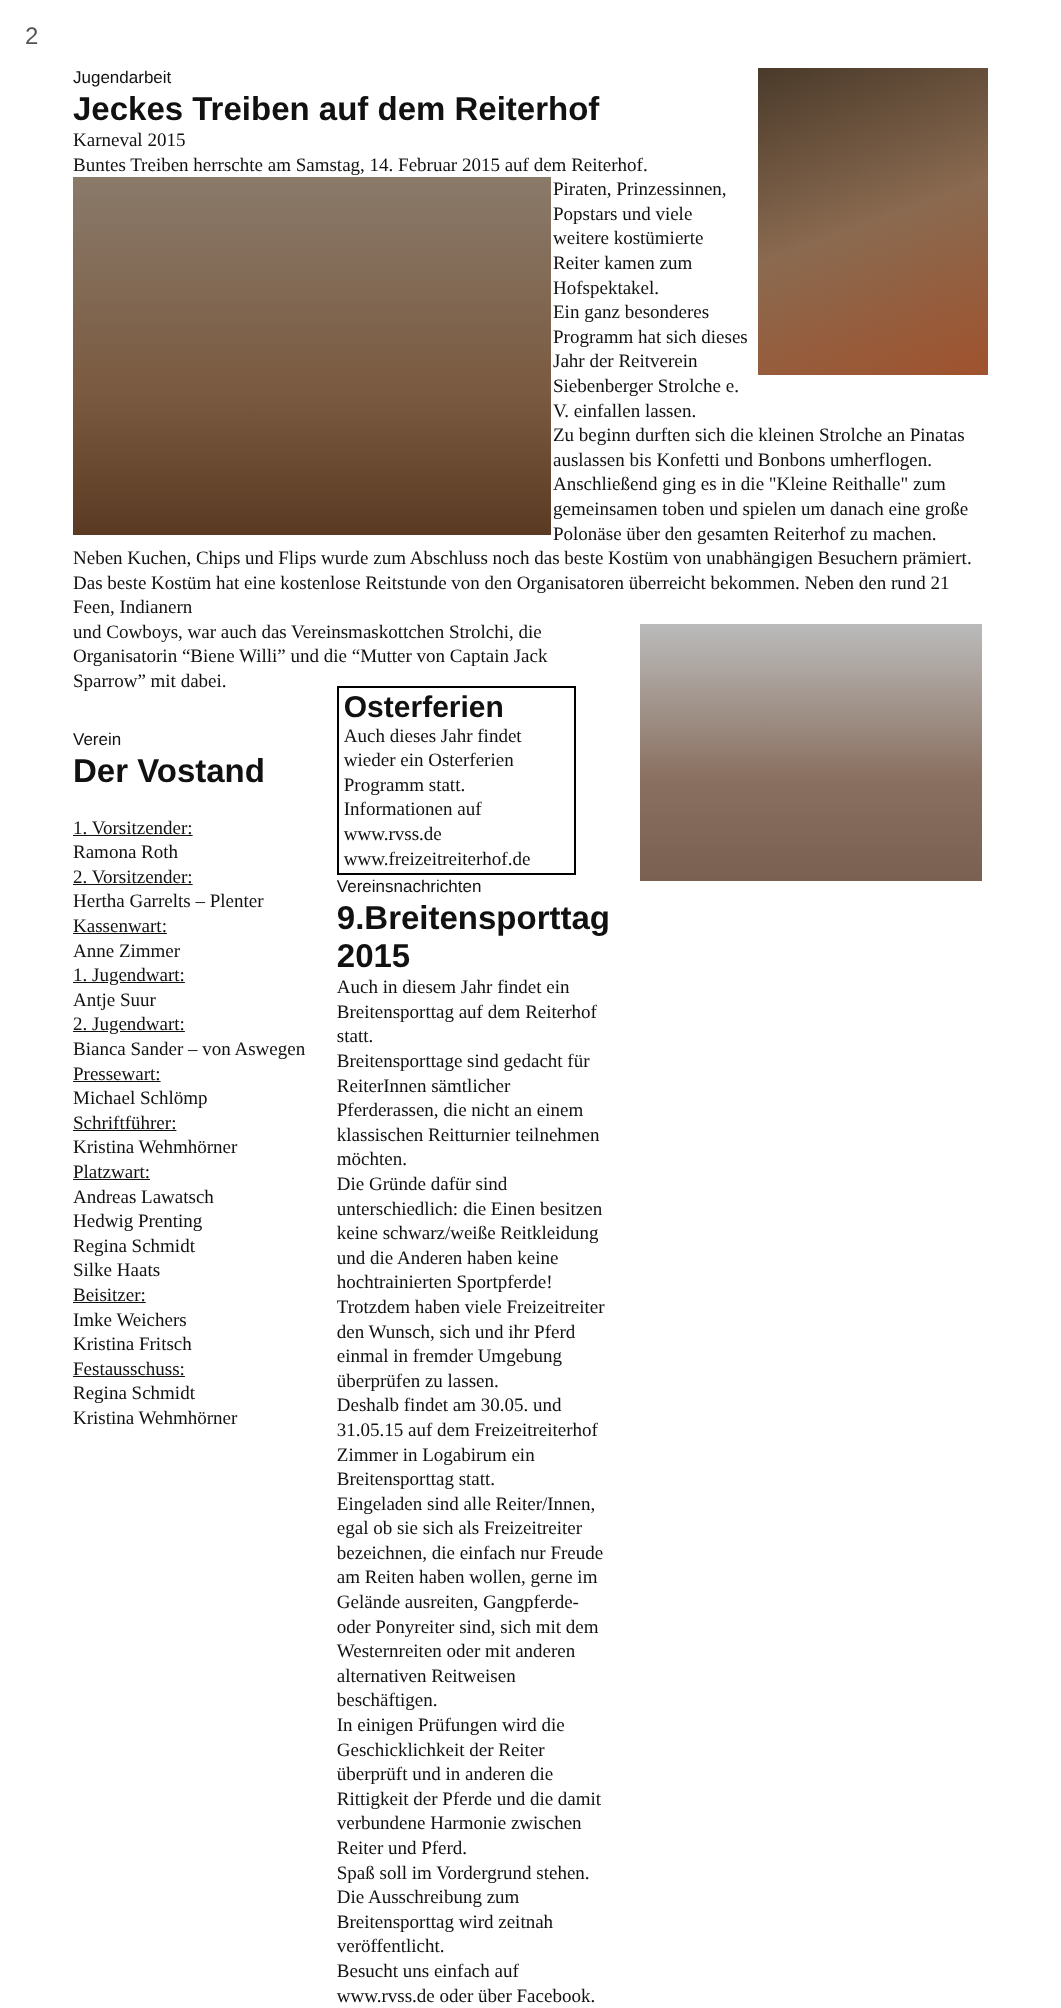2
Jugendarbeit
Jeckes Treiben auf dem Reiterhof
Karneval 2015
Buntes Treiben herrschte am Samstag, 14. Februar 2015 auf dem Reiterhof.
Piraten, Prinzessinnen, Popstars und viele weitere kostümierte Reiter kamen zum Hofspektakel.
Ein ganz besonderes Programm hat sich dieses Jahr der Reitverein Siebenberger Strolche e. V. einfallen lassen.
Zu beginn durften sich die kleinen Strolche an Pinatas auslassen bis Konfetti und Bonbons umherflogen.
Anschließend ging es in die "Kleine Reithalle" zum gemeinsamen toben und spielen um danach eine große Polonäse über den gesamten Reiterhof zu machen. Neben Kuchen, Chips und Flips wurde zum Abschluss noch das beste Kostüm von unabhängigen Besuchern prämiert. Das beste Kostüm hat eine kostenlose Reitstunde von den Organisatoren überreicht bekommen. Neben den rund 21 Feen, Indianern
und Cowboys, war auch das Vereinsmaskottchen Strolchi, die Organisatorin “Biene Willi” und die “Mutter von Captain Jack Sparrow” mit dabei.
Verein
Der Vostand
1. Vorsitzender:
Ramona Roth
2. Vorsitzender:
Hertha Garrelts – Plenter
Kassenwart:
Anne Zimmer
1. Jugendwart:
Antje Suur
2. Jugendwart:
Bianca Sander – von Aswegen
Pressewart:
Michael Schlömp
Schriftführer:
Kristina Wehmhörner
Platzwart:
Andreas Lawatsch
Hedwig Prenting
Regina Schmidt
Silke Haats
Beisitzer:
Imke Weichers
Kristina Fritsch
Festausschuss:
Regina Schmidt
Kristina Wehmhörner
Osterferien
Auch dieses Jahr findet wieder ein Osterferien Programm statt.
Informationen auf
www.rvss.de
www.freizeitreiterhof.de
Vereinsnachrichten
9.Breitensporttag 2015
Auch in diesem Jahr findet ein Breitensporttag auf dem Reiterhof statt.
Breitensporttage sind gedacht für ReiterInnen sämtlicher Pferderassen, die nicht an einem klassischen Reitturnier teilnehmen möchten.
Die Gründe dafür sind unterschiedlich: die Einen besitzen keine schwarz/weiße Reitkleidung und die Anderen haben keine hochtrainierten Sportpferde!
Trotzdem haben viele Freizeitreiter den Wunsch, sich und ihr Pferd einmal in fremder Umgebung überprüfen zu lassen.
Deshalb findet am 30.05. und 31.05.15 auf dem Freizeitreiterhof Zimmer in Logabirum ein Breitensporttag statt.
Eingeladen sind alle Reiter/Innen, egal ob sie sich als Freizeitreiter bezeichnen, die einfach nur Freude am Reiten haben wollen, gerne im Gelände ausreiten, Gangpferde- oder Ponyreiter sind, sich mit dem Westernreiten oder mit anderen alternativen Reitweisen beschäftigen.
In einigen Prüfungen wird die Geschicklichkeit der Reiter überprüft und in anderen die Rittigkeit der Pferde und die damit verbundene Harmonie zwischen Reiter und Pferd.
Spaß soll im Vordergrund stehen.
Die Ausschreibung zum Breitensporttag wird zeitnah veröffentlicht.
Besucht uns einfach auf www.rvss.de oder über Facebook.